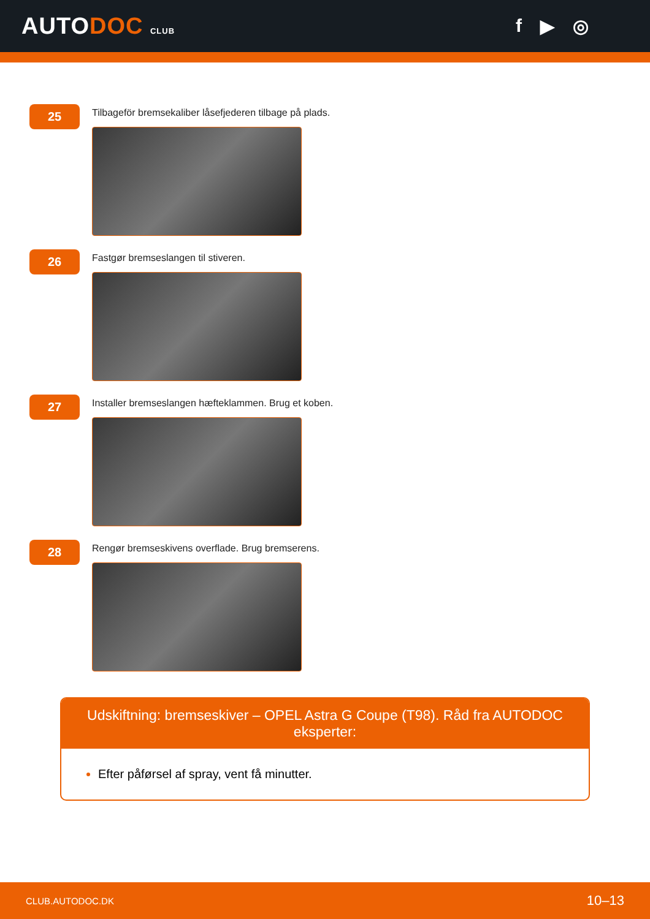AUTODOC CLUB
f ▶ ◎
25
Tilbageför bremsekaliber låsefjederen tilbage på plads.
26
Fastgør bremseslangen til stiveren.
27
Installer bremseslangen hæfteklammen. Brug et koben.
28
Rengør bremseskivens overflade. Brug bremserens.
Udskiftning: bremseskiver – OPEL Astra G Coupe (T98). Råd fra AUTODOC eksperter:
Efter påførsel af spray, vent få minutter.
CLUB.AUTODOC.DK 10–13